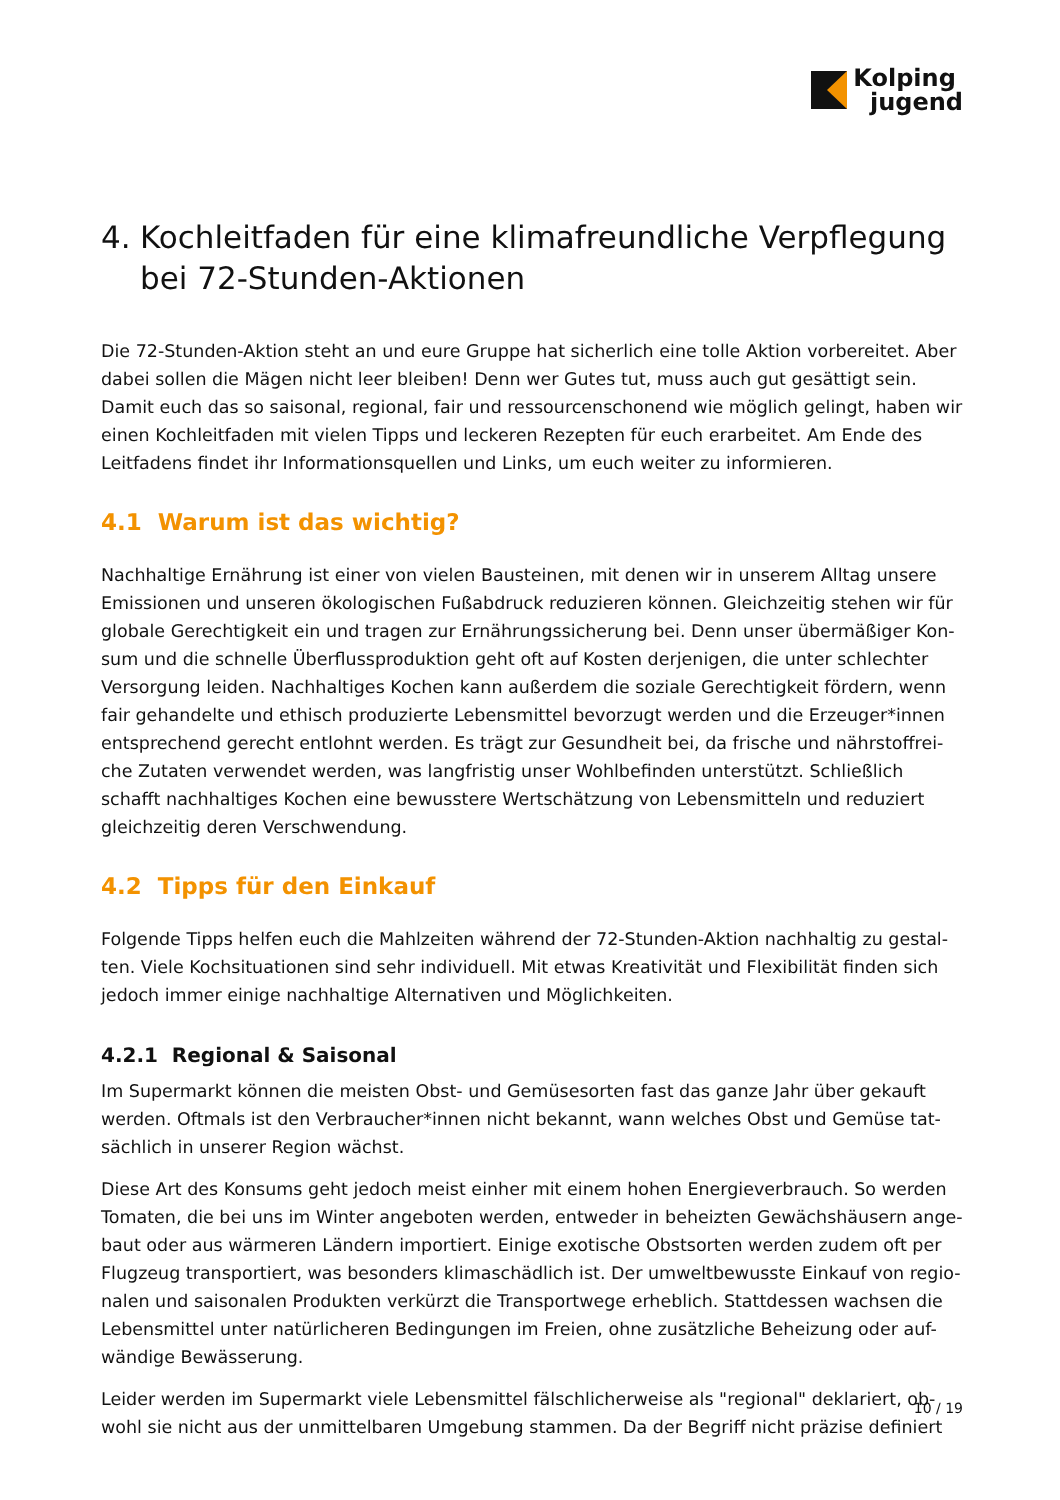Kolping
jugend
4. Kochleitfaden für eine klimafreundliche Verpflegung bei 72-Stunden-Aktionen
Die 72-Stunden-Aktion steht an und eure Gruppe hat sicherlich eine tolle Aktion vorbereitet. Aber dabei sollen die Mägen nicht leer bleiben! Denn wer Gutes tut, muss auch gut gesättigt sein. Damit euch das so saisonal, regional, fair und ressourcenschonend wie möglich gelingt, haben wir einen Kochleitfaden mit vielen Tipps und leckeren Rezepten für euch erarbeitet. Am Ende des Leitfadens findet ihr Informationsquellen und Links, um euch weiter zu informieren.
4.1 Warum ist das wichtig?
Nachhaltige Ernährung ist einer von vielen Bausteinen, mit denen wir in unserem Alltag unsere Emissionen und unseren ökologischen Fußabdruck reduzieren können. Gleichzeitig stehen wir für globale Gerechtigkeit ein und tragen zur Ernährungssicherung bei. Denn unser übermäßiger Kon-sum und die schnelle Überflussproduktion geht oft auf Kosten derjenigen, die unter schlechter Versorgung leiden. Nachhaltiges Kochen kann außerdem die soziale Gerechtigkeit fördern, wenn fair gehandelte und ethisch produzierte Lebensmittel bevorzugt werden und die Erzeuger*innen entsprechend gerecht entlohnt werden. Es trägt zur Gesundheit bei, da frische und nährstoffrei-che Zutaten verwendet werden, was langfristig unser Wohlbefinden unterstützt. Schließlich schafft nachhaltiges Kochen eine bewusstere Wertschätzung von Lebensmitteln und reduziert gleichzeitig deren Verschwendung.
4.2 Tipps für den Einkauf
Folgende Tipps helfen euch die Mahlzeiten während der 72-Stunden-Aktion nachhaltig zu gestal-ten. Viele Kochsituationen sind sehr individuell. Mit etwas Kreativität und Flexibilität finden sich jedoch immer einige nachhaltige Alternativen und Möglichkeiten.
4.2.1 Regional & Saisonal
Im Supermarkt können die meisten Obst- und Gemüsesorten fast das ganze Jahr über gekauft werden. Oftmals ist den Verbraucher*innen nicht bekannt, wann welches Obst und Gemüse tat-sächlich in unserer Region wächst.
Diese Art des Konsums geht jedoch meist einher mit einem hohen Energieverbrauch. So werden Tomaten, die bei uns im Winter angeboten werden, entweder in beheizten Gewächshäusern ange-baut oder aus wärmeren Ländern importiert. Einige exotische Obstsorten werden zudem oft per Flugzeug transportiert, was besonders klimaschädlich ist. Der umweltbewusste Einkauf von regio-nalen und saisonalen Produkten verkürzt die Transportwege erheblich. Stattdessen wachsen die Lebensmittel unter natürlicheren Bedingungen im Freien, ohne zusätzliche Beheizung oder auf-wändige Bewässerung.
Leider werden im Supermarkt viele Lebensmittel fälschlicherweise als "regional" deklariert, ob-wohl sie nicht aus der unmittelbaren Umgebung stammen. Da der Begriff nicht präzise definiert
10 / 19